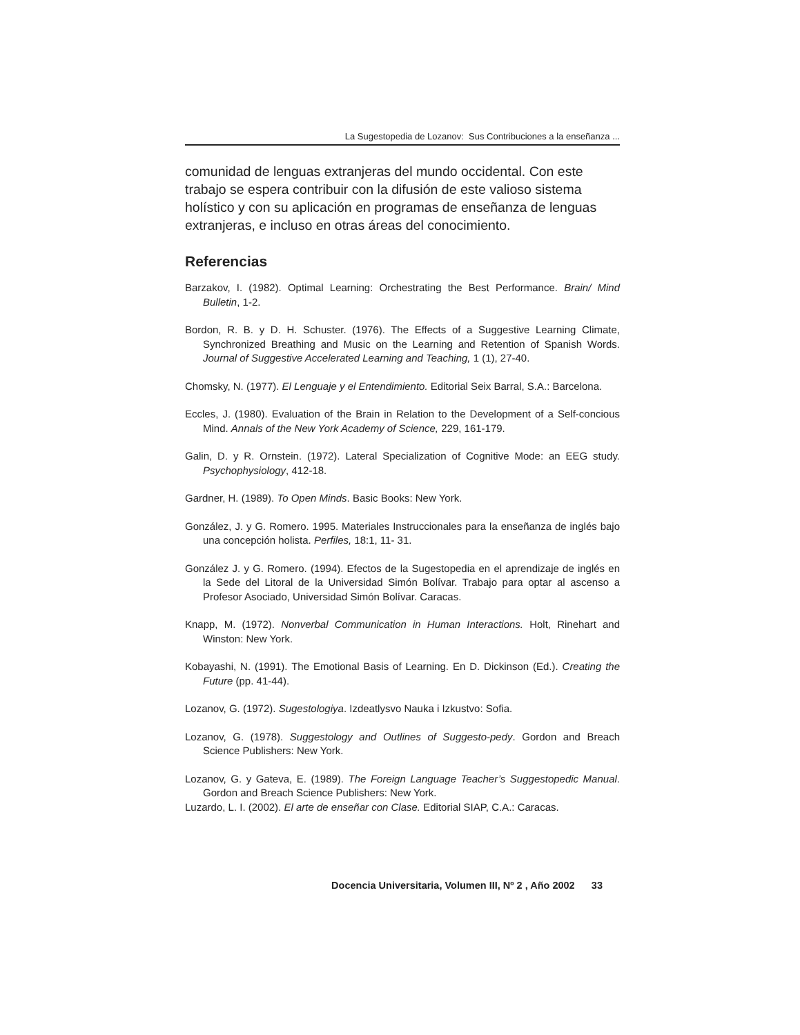La Sugestopedia de Lozanov: Sus Contribuciones a la enseñanza ...
comunidad de lenguas extranjeras del mundo occidental. Con este trabajo se espera contribuir con la difusión de este valioso sistema holístico y con su aplicación en programas de enseñanza de lenguas extranjeras, e incluso en otras áreas del conocimiento.
Referencias
Barzakov, I. (1982). Optimal Learning: Orchestrating the Best Performance. Brain/ Mind Bulletin, 1-2.
Bordon, R. B. y D. H. Schuster. (1976). The Effects of a Suggestive Learning Climate, Synchronized Breathing and Music on the Learning and Retention of Spanish Words. Journal of Suggestive Accelerated Learning and Teaching, 1 (1), 27-40.
Chomsky, N. (1977). El Lenguaje y el Entendimiento. Editorial Seix Barral, S.A.: Barcelona.
Eccles, J. (1980). Evaluation of the Brain in Relation to the Development of a Self-concious Mind. Annals of the New York Academy of Science, 229, 161-179.
Galin, D. y R. Ornstein. (1972). Lateral Specialization of Cognitive Mode: an EEG study. Psychophysiology, 412-18.
Gardner, H. (1989). To Open Minds. Basic Books: New York.
González, J. y G. Romero. 1995. Materiales Instruccionales para la enseñanza de inglés bajo una concepción holista. Perfiles, 18:1, 11- 31.
González J. y G. Romero. (1994). Efectos de la Sugestopedia en el aprendizaje de inglés en la Sede del Litoral de la Universidad Simón Bolívar. Trabajo para optar al ascenso a Profesor Asociado, Universidad Simón Bolívar. Caracas.
Knapp, M. (1972). Nonverbal Communication in Human Interactions. Holt, Rinehart and Winston: New York.
Kobayashi, N. (1991). The Emotional Basis of Learning. En D. Dickinson (Ed.). Creating the Future (pp. 41-44).
Lozanov, G. (1972). Sugestologiya. Izdeatlysvo Nauka i Izkustvo: Sofia.
Lozanov, G. (1978). Suggestology and Outlines of Suggesto-pedy. Gordon and Breach Science Publishers: New York.
Lozanov, G. y Gateva, E. (1989). The Foreign Language Teacher’s Suggestopedic Manual. Gordon and Breach Science Publishers: New York.
Luzardo, L. I. (2002). El arte de enseñar con Clase. Editorial SIAP, C.A.: Caracas.
Docencia Universitaria, Volumen III, Nº 2 , Año 2002 33